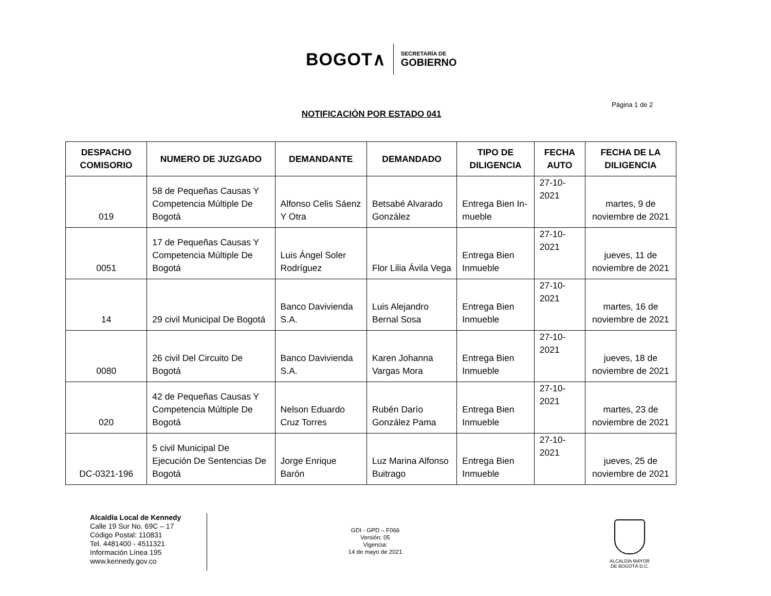BOGOT∧
SECRETARÍA DE
GOBIERNO
Página 1 de 2
NOTIFICACIÓN POR ESTADO 041
| DESPACHO COMISORIO | NUMERO DE JUZGADO | DEMANDANTE | DEMANDADO | TIPO DE DILIGENCIA | FECHA AUTO | FECHA DE LA DILIGENCIA |
| --- | --- | --- | --- | --- | --- | --- |
| 019 | 58 de Pequeñas Causas Y Competencia Múltiple De Bogotá | Alfonso Celis Sáenz Y Otra | Betsabé Alvarado González | Entrega Bien In-mueble | 27-10-2021 | martes, 9 de noviembre de 2021 |
| 0051 | 17 de Pequeñas Causas Y Competencia Múltiple De Bogotá | Luis Ángel Soler Rodríguez | Flor Lilia Ávila Vega | Entrega Bien Inmueble | 27-10-2021 | jueves, 11 de noviembre de 2021 |
| 14 | 29 civil Municipal De Bogotá | Banco Davivienda S.A. | Luis Alejandro Bernal Sosa | Entrega Bien Inmueble | 27-10-2021 | martes, 16 de noviembre de 2021 |
| 0080 | 26 civil Del Circuito De Bogotá | Banco Davivienda S.A. | Karen Johanna Vargas Mora | Entrega Bien Inmueble | 27-10-2021 | jueves, 18 de noviembre de 2021 |
| 020 | 42 de Pequeñas Causas Y Competencia Múltiple De Bogotá | Nelson Eduardo Cruz Torres | Rubén Darío González Pama | Entrega Bien Inmueble | 27-10-2021 | martes, 23 de noviembre de 2021 |
| DC-0321-196 | 5 civil Municipal De Ejecución De Sentencias De Bogotá | Jorge Enrique Barón | Luz Marina Alfonso Buitrago | Entrega Bien Inmueble | 27-10-2021 | jueves, 25 de noviembre de 2021 |
Alcaldía Local de Kennedy
Calle 19 Sur No. 69C – 17
Código Postal: 110831
Tel. 4481400 - 4511321
Información Línea 195
www.kennedy.gov.co
GDI - GPD – F066
Versión: 05
Vigencia:
14 de mayo de 2021
ALCALDÍA MAYOR
DE BOGOTÁ D.C.